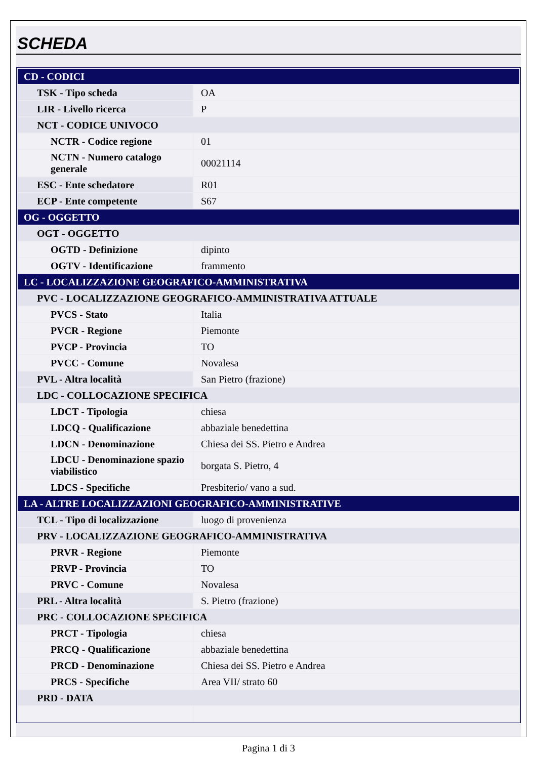SCHEDA
| CD - CODICI | |
| TSK - Tipo scheda | OA |
| LIR - Livello ricerca | P |
| NCT - CODICE UNIVOCO | |
| NCTR - Codice regione | 01 |
| NCTN - Numero catalogo generale | 00021114 |
| ESC - Ente schedatore | R01 |
| ECP - Ente competente | S67 |
| OG - OGGETTO | |
| OGT - OGGETTO | |
| OGTD - Definizione | dipinto |
| OGTV - Identificazione | frammento |
| LC - LOCALIZZAZIONE GEOGRAFICO-AMMINISTRATIVA | |
| PVC - LOCALIZZAZIONE GEOGRAFICO-AMMINISTRATIVA ATTUALE | |
| PVCS - Stato | Italia |
| PVCR - Regione | Piemonte |
| PVCP - Provincia | TO |
| PVCC - Comune | Novalesa |
| PVL - Altra località | San Pietro (frazione) |
| LDC - COLLOCAZIONE SPECIFICA | |
| LDCT - Tipologia | chiesa |
| LDCQ - Qualificazione | abbaziale benedettina |
| LDCN - Denominazione | Chiesa dei SS. Pietro e Andrea |
| LDCU - Denominazione spazio viabilistico | borgata S. Pietro, 4 |
| LDCS - Specifiche | Presbiterio/ vano a sud. |
| LA - ALTRE LOCALIZZAZIONI GEOGRAFICO-AMMINISTRATIVE | |
| TCL - Tipo di localizzazione | luogo di provenienza |
| PRV - LOCALIZZAZIONE GEOGRAFICO-AMMINISTRATIVA | |
| PRVR - Regione | Piemonte |
| PRVP - Provincia | TO |
| PRVC - Comune | Novalesa |
| PRL - Altra località | S. Pietro (frazione) |
| PRC - COLLOCAZIONE SPECIFICA | |
| PRCT - Tipologia | chiesa |
| PRCQ - Qualificazione | abbaziale benedettina |
| PRCD - Denominazione | Chiesa dei SS. Pietro e Andrea |
| PRCS - Specifiche | Area VII/ strato 60 |
| PRD - DATA | |
Pagina 1 di 3